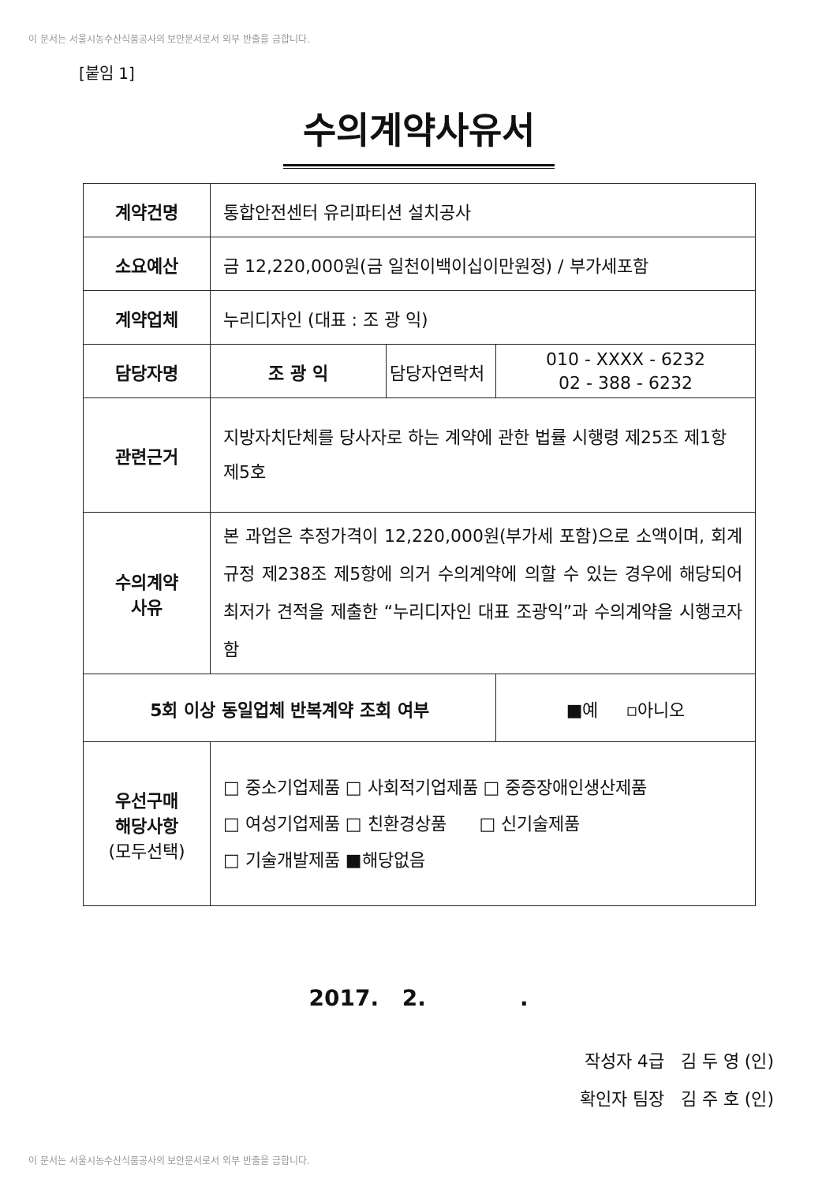이 문서는 서울시농수산식품공사의 보안문서로서 외부 반출을 금합니다.
[붙임 1]
수의계약사유서
| 계약건명 | 통합안전센터 유리파티션 설치공사 | | |
| 소요예산 | 금 12,220,000원(금 일천이백이십이만원정) / 부가세포함 | | |
| 계약업체 | 누리디자인 (대표 : 조 광 익) | | |
| 담당자명 | 조 광 익 | 담당자연락처 | 010 - XXXX - 6232 02 - 388 - 6232 |
| 관련근거 | 지방자치단체를 당사자로 하는 계약에 관한 법률 시행령 제25조 제1항 제5호 | | |
| 수의계약 사유 | 본 과업은 추정가격이 12,220,000원(부가세 포함)으로 소액이며, 회계규정 제238조 제5항에 의거 수의계약에 의할 수 있는 경우에 해당되어 최저가 견적을 제출한 “누리디자인 대표 조광익”과 수의계약을 시행코자 함 | | |
| 5회 이상 동일업체 반복계약 조회 여부 | | | ■예 ▫아니오 |
| 우선구매 해당사항 (모두선택) | □ 중소기업제품 □ 사회적기업제품 □ 중증장애인생산제품 □ 여성기업제품 □ 친환경상품 □ 신기술제품 □ 기술개발제품 ■해당없음 | | |
2017. 2. .
작성자 4급 김 두 영 (인)
확인자 팀장 김 주 호 (인)
이 문서는 서울시농수산식품공사의 보안문서로서 외부 반출을 금합니다.